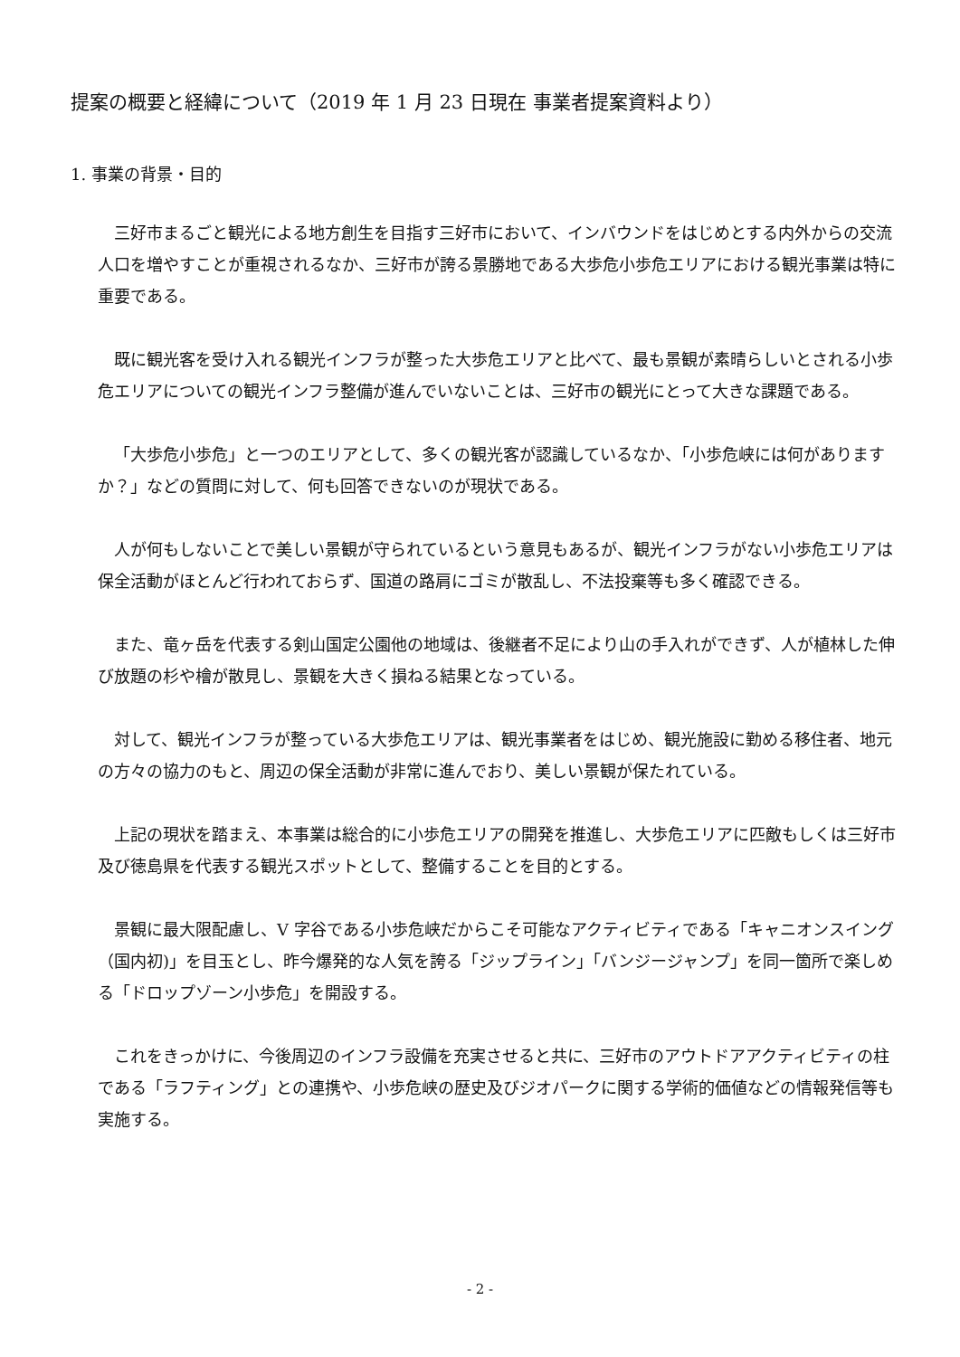提案の概要と経緯について（2019 年 1 月 23 日現在 事業者提案資料より）
1. 事業の背景・目的
三好市まるごと観光による地方創生を目指す三好市において、インバウンドをはじめとする内外からの交流人口を増やすことが重視されるなか、三好市が誇る景勝地である大歩危小歩危エリアにおける観光事業は特に重要である。
既に観光客を受け入れる観光インフラが整った大歩危エリアと比べて、最も景観が素晴らしいとされる小歩危エリアについての観光インフラ整備が進んでいないことは、三好市の観光にとって大きな課題である。
「大歩危小歩危」と一つのエリアとして、多くの観光客が認識しているなか、「小歩危峡には何がありますか？」などの質問に対して、何も回答できないのが現状である。
人が何もしないことで美しい景観が守られているという意見もあるが、観光インフラがない小歩危エリアは保全活動がほとんど行われておらず、国道の路肩にゴミが散乱し、不法投棄等も多く確認できる。
また、竜ヶ岳を代表する剣山国定公園他の地域は、後継者不足により山の手入れができず、人が植林した伸び放題の杉や檜が散見し、景観を大きく損ねる結果となっている。
対して、観光インフラが整っている大歩危エリアは、観光事業者をはじめ、観光施設に勤める移住者、地元の方々の協力のもと、周辺の保全活動が非常に進んでおり、美しい景観が保たれている。
上記の現状を踏まえ、本事業は総合的に小歩危エリアの開発を推進し、大歩危エリアに匹敵もしくは三好市及び徳島県を代表する観光スポットとして、整備することを目的とする。
景観に最大限配慮し、V 字谷である小歩危峡だからこそ可能なアクティビティである「キャニオンスイング（国内初)」を目玉とし、昨今爆発的な人気を誇る「ジップライン」「バンジージャンプ」を同一箇所で楽しめる「ドロップゾーン小歩危」を開設する。
これをきっかけに、今後周辺のインフラ設備を充実させると共に、三好市のアウトドアアクティビティの柱である「ラフティング」との連携や、小歩危峡の歴史及びジオパークに関する学術的価値などの情報発信等も実施する。
- 2 -